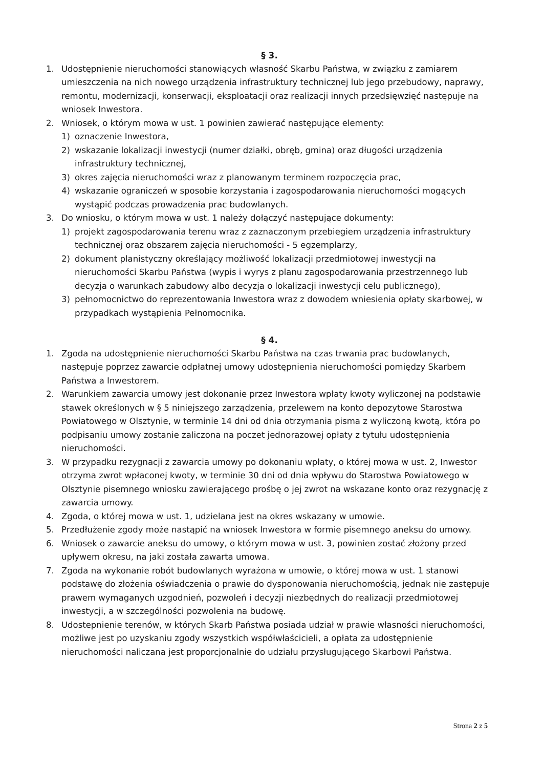§ 3.
1. Udostępnienie nieruchomości stanowiących własność Skarbu Państwa, w związku z zamiarem umieszczenia na nich nowego urządzenia infrastruktury technicznej lub jego przebudowy, naprawy, remontu, modernizacji, konserwacji, eksploatacji oraz realizacji innych przedsięwzięć następuje na wniosek Inwestora.
2. Wniosek, o którym mowa w ust. 1 powinien zawierać następujące elementy:
1) oznaczenie Inwestora,
2) wskazanie lokalizacji inwestycji (numer działki, obręb, gmina) oraz długości urządzenia infrastruktury technicznej,
3) okres zajęcia nieruchomości wraz z planowanym terminem rozpoczęcia prac,
4) wskazanie ograniczeń w sposobie korzystania i zagospodarowania nieruchomości mogących wystąpić podczas prowadzenia prac budowlanych.
3. Do wniosku, o którym mowa w ust. 1 należy dołączyć następujące dokumenty:
1) projekt zagospodarowania terenu wraz z zaznaczonym przebiegiem urządzenia infrastruktury technicznej oraz obszarem zajęcia nieruchomości - 5 egzemplarzy,
2) dokument planistyczny określający możliwość lokalizacji przedmiotowej inwestycji na nieruchomości Skarbu Państwa (wypis i wyrys z planu zagospodarowania przestrzennego lub decyzja o warunkach zabudowy albo decyzja o lokalizacji inwestycji celu publicznego),
3) pełnomocnictwo do reprezentowania Inwestora wraz z dowodem wniesienia opłaty skarbowej, w przypadkach wystąpienia Pełnomocnika.
§ 4.
1. Zgoda na udostępnienie nieruchomości Skarbu Państwa na czas trwania prac budowlanych, następuje poprzez zawarcie odpłatnej umowy udostępnienia nieruchomości pomiędzy Skarbem Państwa a Inwestorem.
2. Warunkiem zawarcia umowy jest dokonanie przez Inwestora wpłaty kwoty wyliczonej na podstawie stawek określonych w § 5 niniejszego zarządzenia, przelewem na konto depozytowe Starostwa Powiatowego w Olsztynie, w terminie 14 dni od dnia otrzymania pisma z wyliczoną kwotą, która po podpisaniu umowy zostanie zaliczona na poczet jednorazowej opłaty z tytułu udostępnienia nieruchomości.
3. W przypadku rezygnacji z zawarcia umowy po dokonaniu wpłaty, o której mowa w ust. 2, Inwestor otrzyma zwrot wpłaconej kwoty, w terminie 30 dni od dnia wpływu do Starostwa Powiatowego w Olsztynie pisemnego wniosku zawierającego prośbę o jej zwrot na wskazane konto oraz rezygnację z zawarcia umowy.
4. Zgoda, o której mowa w ust. 1, udzielana jest na okres wskazany w umowie.
5. Przedłużenie zgody może nastąpić na wniosek Inwestora w formie pisemnego aneksu do umowy.
6. Wniosek o zawarcie aneksu do umowy, o którym mowa w ust. 3, powinien zostać złożony przed upływem okresu, na jaki została zawarta umowa.
7. Zgoda na wykonanie robót budowlanych wyrażona w umowie, o której mowa w ust. 1 stanowi podstawę do złożenia oświadczenia o prawie do dysponowania nieruchomością, jednak nie zastępuje prawem wymaganych uzgodnień, pozwoleń i decyzji niezbędnych do realizacji przedmiotowej inwestycji, a w szczególności pozwolenia na budowę.
8. Udostepnienie terenów, w których Skarb Państwa posiada udział w prawie własności nieruchomości, możliwe jest po uzyskaniu zgody wszystkich współwłaścicieli, a opłata za udostępnienie nieruchomości naliczana jest proporcjonalnie do udziału przysługującego Skarbowi Państwa.
Strona 2 z 5